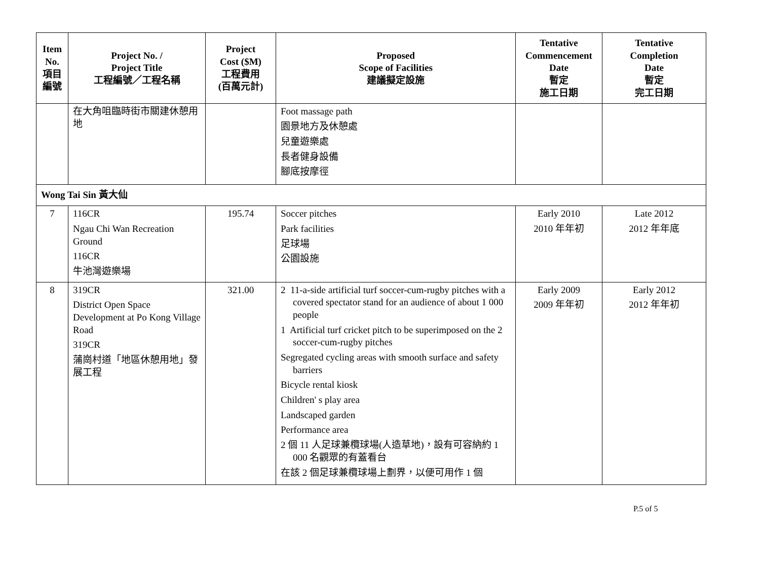| Item No. 項目 編號 | Project No. / Project Title 工程編號／工程名稱 | Project Cost ($M) 工程費用 (百萬元計) | Proposed Scope of Facilities 建議擬定設施 | Tentative Commencement Date 暫定 施工日期 | Tentative Completion Date 暫定 完工日期 |
| --- | --- | --- | --- | --- | --- |
| | 在大角咀臨時街市關建休憩用地 | | Foot massage path 園景地方及休憩處 兒童遊樂處 長者健身設備 腳底按摩徑 | | |
| Wong Tai Sin 黃大仙 | | | | | |
| 7 | 116CR Ngau Chi Wan Recreation Ground 116CR 牛池灣遊樂場 | 195.74 | Soccer pitches Park facilities 足球場 公園設施 | Early 2010 2010 年年初 | Late 2012 2012 年年底 |
| 8 | 319CR District Open Space Development at Po Kong Village Road 319CR 蒲崗村道「地區休憩用地」發展工程 | 321.00 | 2 11-a-side artificial turf soccer-cum-rugby pitches with a covered spectator stand for an audience of about 1 000 people 1 Artificial turf cricket pitch to be superimposed on the 2 soccer-cum-rugby pitches Segregated cycling areas with smooth surface and safety barriers Bicycle rental kiosk Children' s play area Landscaped garden Performance area 2 個 11 人足球兼欖球場(人造草地)，設有可容納約 1 000 名觀眾的有蓋看台 在該 2 個足球兼欖球場上劃界，以便可用作 1 個 | Early 2009 2009 年年初 | Early 2012 2012 年年初 |
P.5 of 5